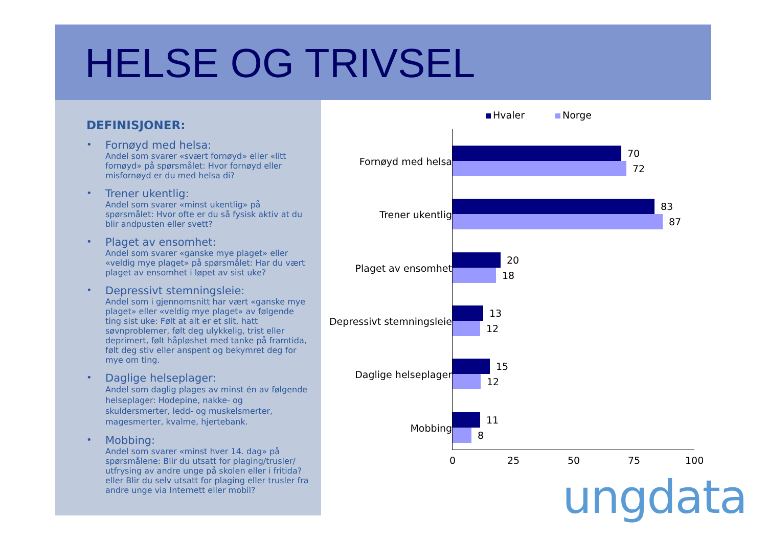HELSE OG TRIVSEL
DEFINISJONER:
•
Fornøyd med helsa:
Andel som svarer «svært fornøyd» eller «litt fornøyd» på spørsmålet: Hvor fornøyd eller misfornøyd er du med helsa di?
•
Trener ukentlig:
Andel som svarer «minst ukentlig» på spørsmålet: Hvor ofte er du så fysisk aktiv at du blir andpusten eller svett?
•
Plaget av ensomhet:
Andel som svarer «ganske mye plaget» eller «veldig mye plaget» på spørsmålet: Har du vært plaget av ensomhet i løpet av sist uke?
•
Depressivt stemningsleie:
Andel som i gjennomsnitt har vært «ganske mye plaget» eller «veldig mye plaget» av følgende ting sist uke: Følt at alt er et slit, hatt søvnproblemer, følt deg ulykkelig, trist eller deprimert, følt håpløshet med tanke på framtida, følt deg stiv eller anspent og bekymret deg for mye om ting.
•
Daglige helseplager:
Andel som daglig plages av minst én av følgende helseplager: Hodepine, nakke- og skuldersmerter, ledd- og muskelsmerter, magesmerter, kvalme, hjertebank.
•
Mobbing:
Andel som svarer «minst hver 14. dag» på spørsmålene: Blir du utsatt for plaging/trusler/ utfrysing av andre unge på skolen eller i fritida? eller Blir du selv utsatt for plaging eller trusler fra andre unge via Internett eller mobil?
Hvaler Norge
Fornøyd med helsa
70
72
Trener ukentlig
83
87
Plaget av ensomhet
20
18
Depressivt stemningsleie
13
12
Daglige helseplager
15
12
Mobbing
11
8
0 25 50 75 100
ungdata